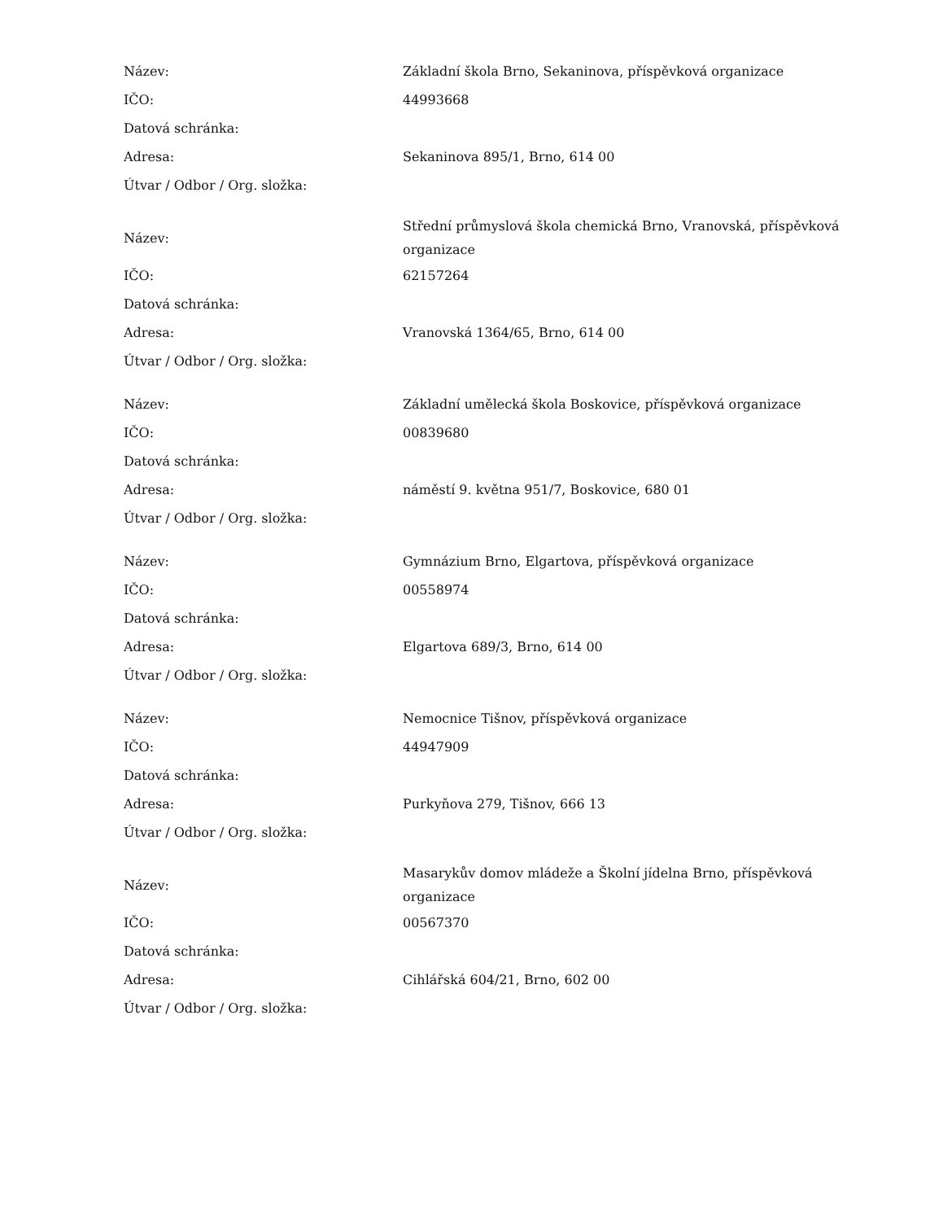| Název: | Základní škola Brno, Sekaninova, příspěvková organizace |
| IČO: | 44993668 |
| Datová schránka: | |
| Adresa: | Sekaninova 895/1, Brno, 614 00 |
| Útvar / Odbor / Org. složka: | |
| Název: | Střední průmyslová škola chemická Brno, Vranovská, příspěvková organizace |
| IČO: | 62157264 |
| Datová schránka: | |
| Adresa: | Vranovská 1364/65, Brno, 614 00 |
| Útvar / Odbor / Org. složka: | |
| Název: | Základní umělecká škola Boskovice, příspěvková organizace |
| IČO: | 00839680 |
| Datová schránka: | |
| Adresa: | náměstí 9. května 951/7, Boskovice, 680 01 |
| Útvar / Odbor / Org. složka: | |
| Název: | Gymnázium Brno, Elgartova, příspěvková organizace |
| IČO: | 00558974 |
| Datová schránka: | |
| Adresa: | Elgartova 689/3, Brno, 614 00 |
| Útvar / Odbor / Org. složka: | |
| Název: | Nemocnice Tišnov, příspěvková organizace |
| IČO: | 44947909 |
| Datová schránka: | |
| Adresa: | Purkyňova 279, Tišnov, 666 13 |
| Útvar / Odbor / Org. složka: | |
| Název: | Masarykův domov mládeže a Školní jídelna Brno, příspěvková organizace |
| IČO: | 00567370 |
| Datová schránka: | |
| Adresa: | Cihlářská 604/21, Brno, 602 00 |
| Útvar / Odbor / Org. složka: | |